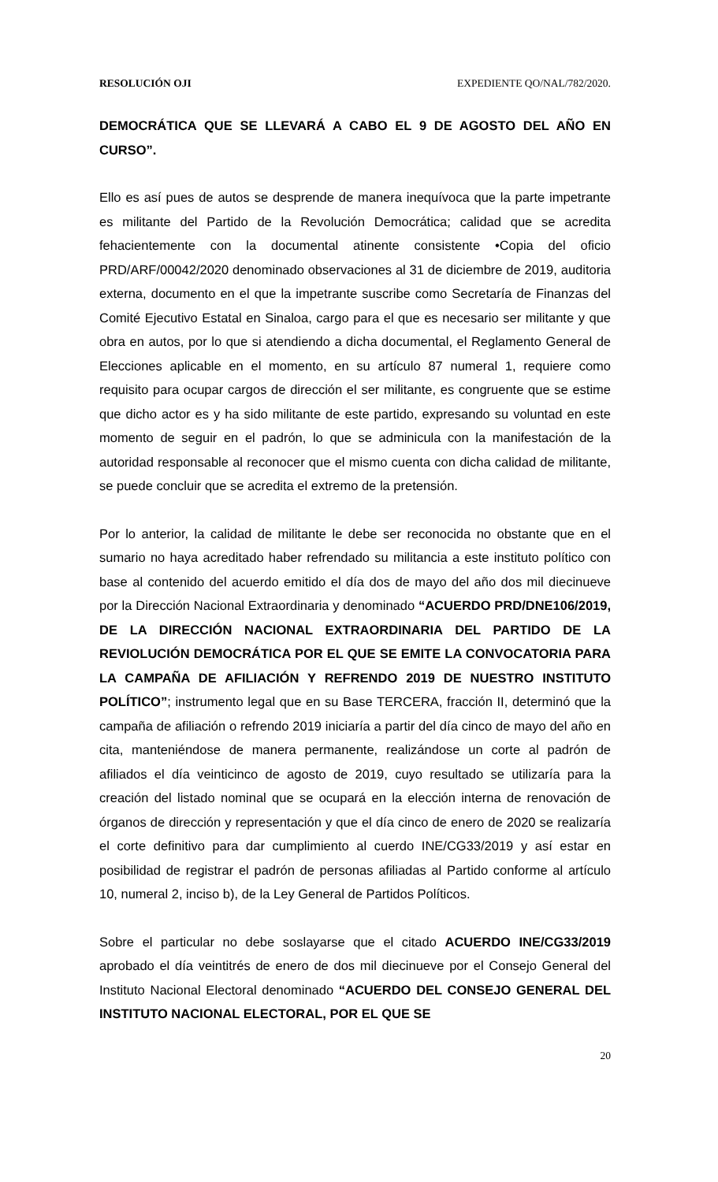RESOLUCIÓN OJI EXPEDIENTE QO/NAL/782/2020.
DEMOCRÁTICA QUE SE LLEVARÁ A CABO EL 9 DE AGOSTO DEL AÑO EN CURSO”.
Ello es así pues de autos se desprende de manera inequívoca que la parte impetrante es militante del Partido de la Revolución Democrática; calidad que se acredita fehacientemente con la documental atinente consistente •Copia del oficio PRD/ARF/00042/2020 denominado observaciones al 31 de diciembre de 2019, auditoria externa, documento en el que la impetrante suscribe como Secretaría de Finanzas del Comité Ejecutivo Estatal en Sinaloa, cargo para el que es necesario ser militante y que obra en autos, por lo que si atendiendo a dicha documental, el Reglamento General de Elecciones aplicable en el momento, en su artículo 87 numeral 1, requiere como requisito para ocupar cargos de dirección el ser militante, es congruente que se estime que dicho actor es y ha sido militante de este partido, expresando su voluntad en este momento de seguir en el padrón, lo que se adminicula con la manifestación de la autoridad responsable al reconocer que el mismo cuenta con dicha calidad de militante, se puede concluir que se acredita el extremo de la pretensión.
Por lo anterior, la calidad de militante le debe ser reconocida no obstante que en el sumario no haya acreditado haber refrendado su militancia a este instituto político con base al contenido del acuerdo emitido el día dos de mayo del año dos mil diecinueve por la Dirección Nacional Extraordinaria y denominado “ACUERDO PRD/DNE106/2019, DE LA DIRECCIÓN NACIONAL EXTRAORDINARIA DEL PARTIDO DE LA REVIOLUCIÓN DEMOCRÁTICA POR EL QUE SE EMITE LA CONVOCATORIA PARA LA CAMPAÑA DE AFILIACIÓN Y REFRENDO 2019 DE NUESTRO INSTITUTO POLÍTICO”; instrumento legal que en su Base TERCERA, fracción II, determinó que la campaña de afiliación o refrendo 2019 iniciaría a partir del día cinco de mayo del año en cita, manteniéndose de manera permanente, realizándose un corte al padrón de afiliados el día veinticinco de agosto de 2019, cuyo resultado se utilizaría para la creación del listado nominal que se ocupará en la elección interna de renovación de órganos de dirección y representación y que el día cinco de enero de 2020 se realizaría el corte definitivo para dar cumplimiento al cuerdo INE/CG33/2019 y así estar en posibilidad de registrar el padrón de personas afiliadas al Partido conforme al artículo 10, numeral 2, inciso b), de la Ley General de Partidos Políticos.
Sobre el particular no debe soslayarse que el citado ACUERDO INE/CG33/2019 aprobado el día veintitrés de enero de dos mil diecinueve por el Consejo General del Instituto Nacional Electoral denominado “ACUERDO DEL CONSEJO GENERAL DEL INSTITUTO NACIONAL ELECTORAL, POR EL QUE SE
20